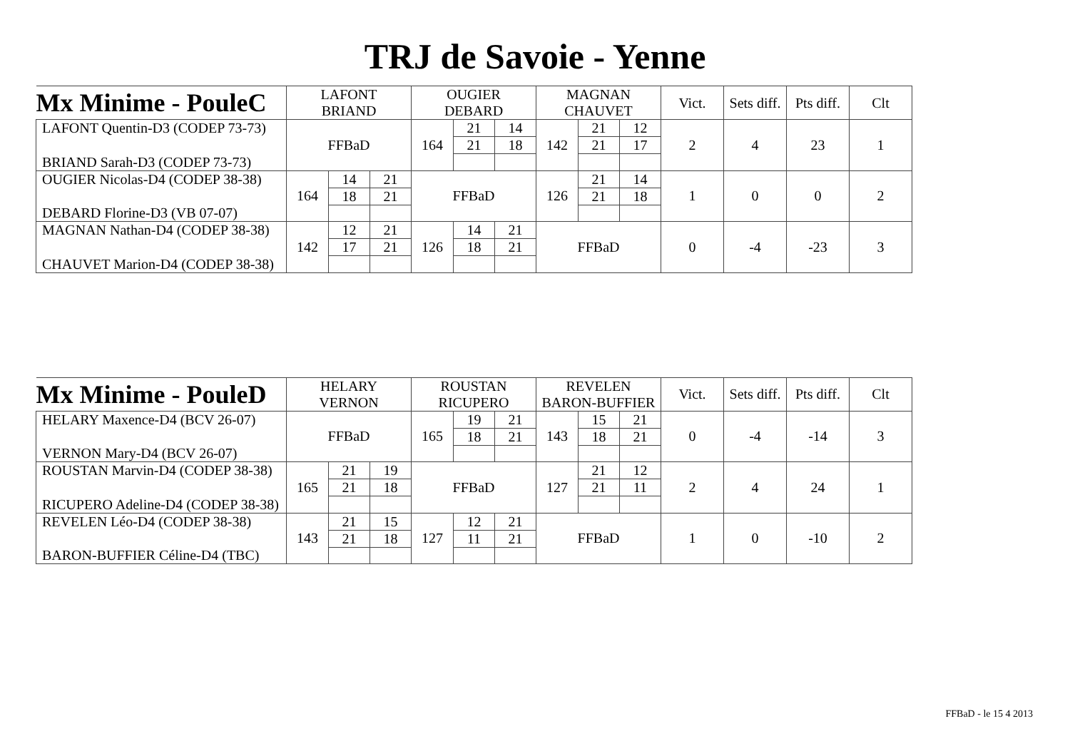TRJ de Savoie - Yenne
| Mx Minime - PouleC | LAFONT | | | OUGIER | | | MAGNAN | | | Vict. | Sets diff. | Pts diff. | Clt |
| | BRIAND | | | DEBARD | | | CHAUVET | | | | | | |
| LAFONT Quentin-D3 (CODEP 73-73) | FFBaD | | | 164 | 21 | 14 | 142 | 21 | 12 | 2 | 4 | 23 | 1 |
| | | | | | 21 | 18 | | 21 | 17 | | | | |
| BRIAND Sarah-D3 (CODEP 73-73) | | | | | | | | | | | | | |
| OUGIER Nicolas-D4 (CODEP 38-38) | 164 | 14 | 21 | FFBaD | | | 126 | 21 | 14 | 1 | 0 | 0 | 2 |
| | | 18 | 21 | | | | | 21 | 18 | | | | |
| DEBARD Florine-D3 (VB 07-07) | | | | | | | | | | | | | |
| MAGNAN Nathan-D4 (CODEP 38-38) | 142 | 12 | 21 | 126 | 14 | 21 | FFBaD | | | 0 | -4 | -23 | 3 |
| | | 17 | 21 | | 18 | 21 | | | | | | | |
| CHAUVET Marion-D4 (CODEP 38-38) | | | | | | | | | | | | | |
| Mx Minime - PouleD | HELARY | | | ROUSTAN | | | REVELEN | | | Vict. | Sets diff. | Pts diff. | Clt |
| | VERNON | | | RICUPERO | | | BARON-BUFFIER | | | | | | |
| HELARY Maxence-D4 (BCV 26-07) | FFBaD | | | 165 | 19 | 21 | 143 | 15 | 21 | 0 | -4 | -14 | 3 |
| | | | | | 18 | 21 | | 18 | 21 | | | | |
| VERNON Mary-D4 (BCV 26-07) | | | | | | | | | | | | | |
| ROUSTAN Marvin-D4 (CODEP 38-38) | 165 | 21 | 19 | FFBaD | | | 127 | 21 | 12 | 2 | 4 | 24 | 1 |
| | | 21 | 18 | | | | | 21 | 11 | | | | |
| RICUPERO Adeline-D4 (CODEP 38-38) | | | | | | | | | | | | | |
| REVELEN Léo-D4 (CODEP 38-38) | 143 | 21 | 15 | 127 | 12 | 21 | FFBaD | | | 1 | 0 | -10 | 2 |
| | | 21 | 18 | | 11 | 21 | | | | | | | |
| BARON-BUFFIER Céline-D4 (TBC) | | | | | | | | | | | | | |
FFBaD - le 15 4 2013